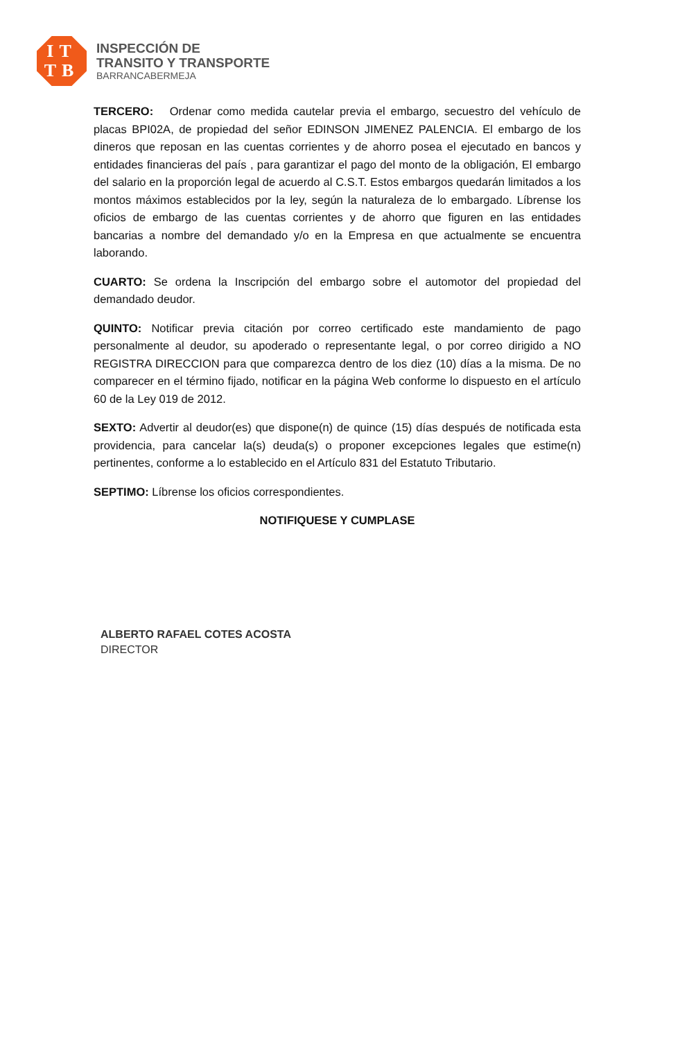IT
TB
INSPECCIÓN DE
TRANSITO Y TRANSPORTE
BARRANCABERMEJA
TERCERO: Ordenar como medida cautelar previa el embargo, secuestro del vehículo de placas BPI02A, de propiedad del señor EDINSON JIMENEZ PALENCIA. El embargo de los dineros que reposan en las cuentas corrientes y de ahorro posea el ejecutado en bancos y entidades financieras del país , para garantizar el pago del monto de la obligación, El embargo del salario en la proporción legal de acuerdo al C.S.T. Estos embargos quedarán limitados a los montos máximos establecidos por la ley, según la naturaleza de lo embargado. Líbrense los oficios de embargo de las cuentas corrientes y de ahorro que figuren en las entidades bancarias a nombre del demandado y/o en la Empresa en que actualmente se encuentra laborando.
CUARTO: Se ordena la Inscripción del embargo sobre el automotor del propiedad del demandado deudor.
QUINTO: Notificar previa citación por correo certificado este mandamiento de pago personalmente al deudor, su apoderado o representante legal, o por correo dirigido a NO REGISTRA DIRECCION para que comparezca dentro de los diez (10) días a la misma. De no comparecer en el término fijado, notificar en la página Web conforme lo dispuesto en el artículo 60 de la Ley 019 de 2012.
SEXTO: Advertir al deudor(es) que dispone(n) de quince (15) días después de notificada esta providencia, para cancelar la(s) deuda(s) o proponer excepciones legales que estime(n) pertinentes, conforme a lo establecido en el Artículo 831 del Estatuto Tributario.
SEPTIMO: Líbrense los oficios correspondientes.
NOTIFIQUESE Y CUMPLASE
ALBERTO RAFAEL COTES ACOSTA
DIRECTOR